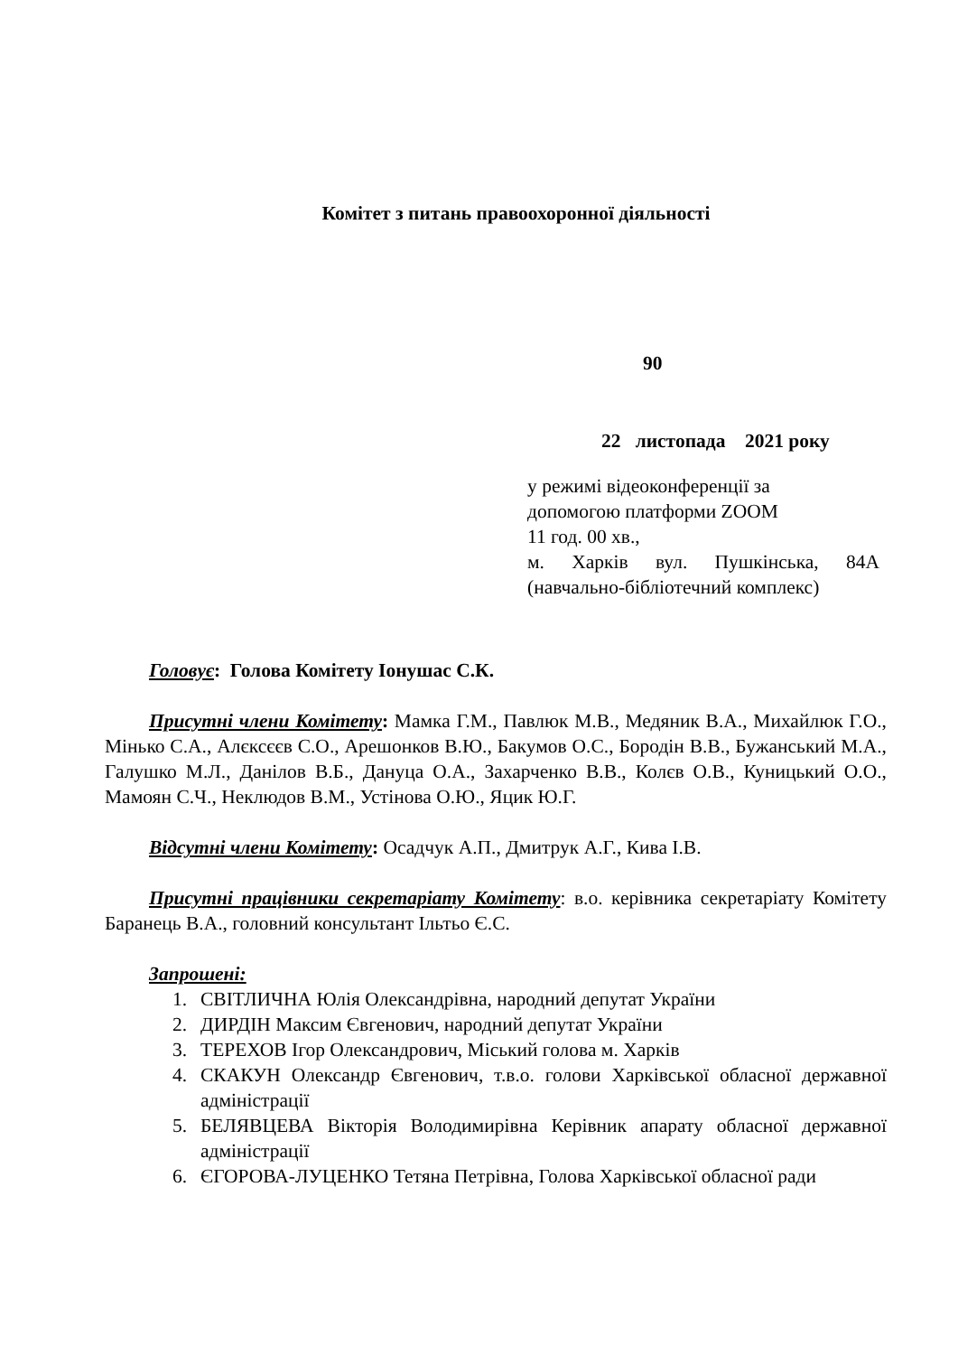Комітет з питань правоохоронної діяльності
90
22 листопада 2021 року
у режимі відеоконференції за
допомогою платформи ZOOM
11 год. 00 хв.,
м. Харків вул. Пушкінська, 84А
(навчально-бібліотечний комплекс)
Головує: Голова Комітету Іонушас С.К.
Присутні члени Комітету: Мамка Г.М., Павлюк М.В., Медяник В.А., Михайлюк Г.О., Мінько С.А., Алєксєєв С.О., Арешонков В.Ю., Бакумов О.С., Бородін В.В., Бужанський М.А., Галушко М.Л., Данілов В.Б., Дануца О.А., Захарченко В.В., Колєв О.В., Куницький О.О., Мамоян С.Ч., Неклюдов В.М., Устінова О.Ю., Яцик Ю.Г.
Відсутні члени Комітету: Осадчук А.П., Дмитрук А.Г., Кива І.В.
Присутні працівники секретаріату Комітету: в.о. керівника секретаріату Комітету Баранець В.А., головний консультант Ільтьо Є.С.
Запрошені:
1. СВІТЛИЧНА Юлія Олександрівна, народний депутат України
2. ДИРДІН Максим Євгенович, народний депутат України
3. ТЕРЕХОВ Ігор Олександрович, Міський голова м. Харків
4. СКАКУН Олександр Євгенович, т.в.о. голови Харківської обласної державної адміністрації
5. БЕЛЯВЦЕВА Вікторія Володимирівна Керівник апарату обласної державної адміністрації
6. ЄГОРОВА-ЛУЦЕНКО Тетяна Петрівна, Голова Харківської обласної ради